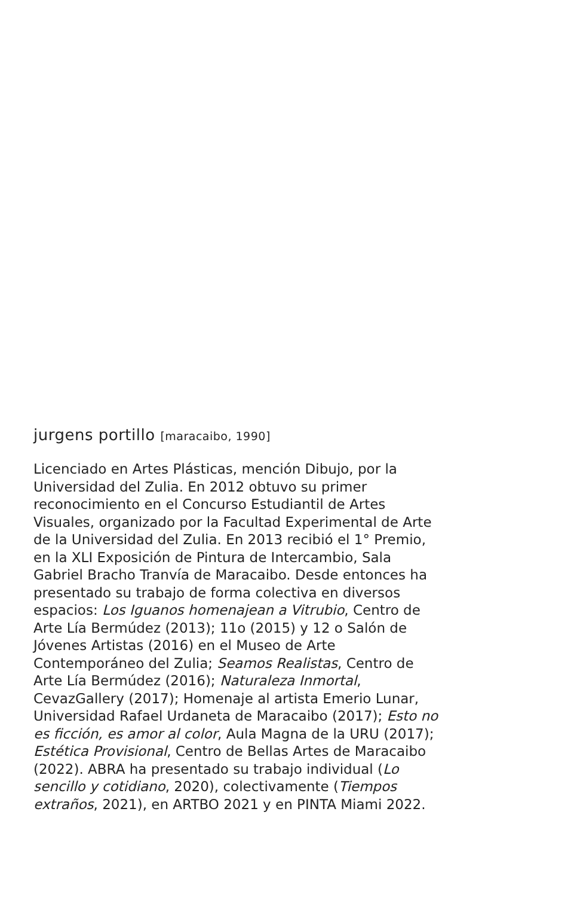jurgens portillo [maracaibo, 1990]
Licenciado en Artes Plásticas, mención Dibujo, por la Universidad del Zulia. En 2012 obtuvo su primer reconocimiento en el Concurso Estudiantil de Artes Visuales, organizado por la Facultad Experimental de Arte de la Universidad del Zulia. En 2013 recibió el 1° Premio, en la XLI Exposición de Pintura de Intercambio, Sala Gabriel Bracho Tranvía de Maracaibo. Desde entonces ha presentado su trabajo de forma colectiva en diversos espacios: Los Iguanos homenajean a Vitrubio, Centro de Arte Lía Bermúdez (2013); 11o (2015) y 12 o Salón de Jóvenes Artistas (2016) en el Museo de Arte Contemporáneo del Zulia; Seamos Realistas, Centro de Arte Lía Bermúdez (2016); Naturaleza Inmortal, CevazGallery (2017); Homenaje al artista Emerio Lunar, Universidad Rafael Urdaneta de Maracaibo (2017); Esto no es ficción, es amor al color, Aula Magna de la URU (2017); Estética Provisional, Centro de Bellas Artes de Maracaibo (2022). ABRA ha presentado su trabajo individual (Lo sencillo y cotidiano, 2020), colectivamente (Tiempos extraños, 2021), en ARTBO 2021 y en PINTA Miami 2022.